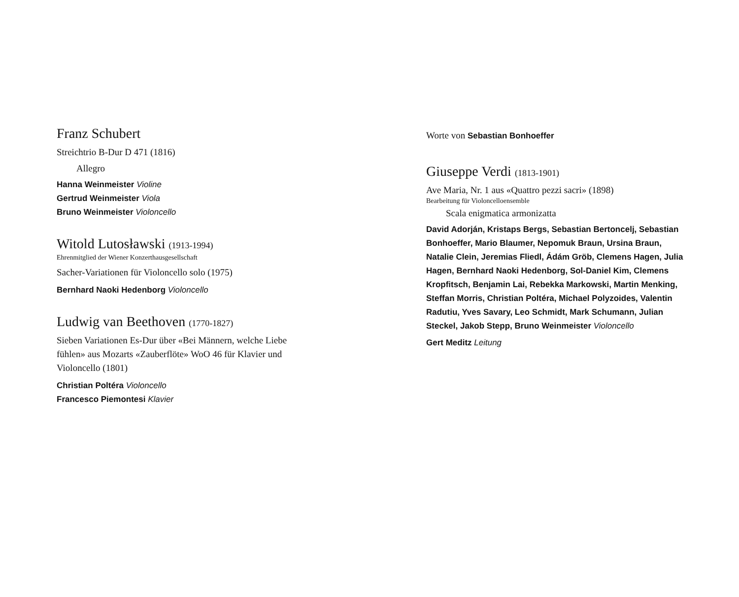Franz Schubert
Streichtrio B-Dur D 471 (1816)
Allegro
Hanna Weinmeister Violine
Gertrud Weinmeister Viola
Bruno Weinmeister Violoncello
Witold Lutosławski (1913-1994)
Ehrenmitglied der Wiener Konzerthausgesellschaft
Sacher-Variationen für Violoncello solo (1975)
Bernhard Naoki Hedenborg Violoncello
Ludwig van Beethoven (1770-1827)
Sieben Variationen Es-Dur über «Bei Männern, welche Liebe fühlen» aus Mozarts «Zauberflöte» WoO 46 für Klavier und Violoncello (1801)
Christian Poltéra Violoncello
Francesco Piemontesi Klavier
Worte von Sebastian Bonhoeffer
Giuseppe Verdi (1813-1901)
Ave Maria, Nr. 1 aus «Quattro pezzi sacri» (1898)
Bearbeitung für Violoncelloensemble
Scala enigmatica armonizatta
David Adorján, Kristaps Bergs, Sebastian Bertoncelj, Sebastian Bonhoeffer, Mario Blaumer, Nepomuk Braun, Ursina Braun, Natalie Clein, Jeremias Fliedl, Ádám Gröb, Clemens Hagen, Julia Hagen, Bernhard Naoki Hedenborg, Sol-Daniel Kim, Clemens Kropfitsch, Benjamin Lai, Rebekka Markowski, Martin Menking, Steffan Morris, Christian Poltéra, Michael Polyzoides, Valentin Radutiu, Yves Savary, Leo Schmidt, Mark Schumann, Julian Steckel, Jakob Stepp, Bruno Weinmeister Violoncello
Gert Meditz Leitung